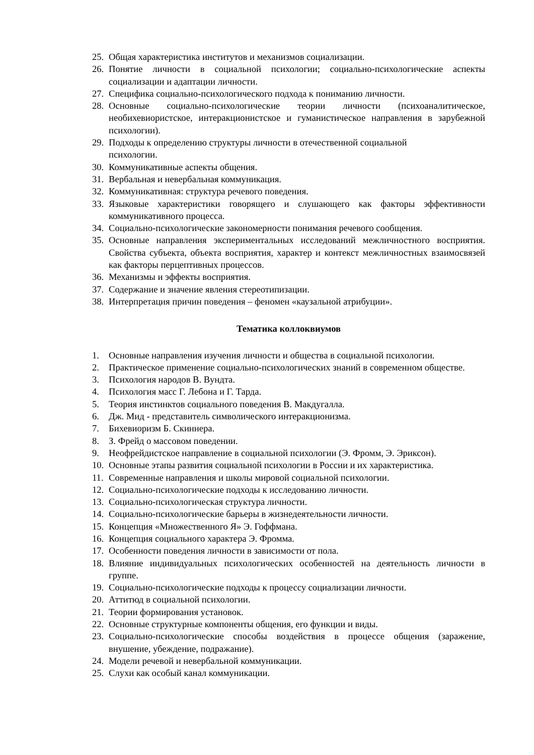25. Общая характеристика институтов и механизмов социализации.
26. Понятие личности в социальной психологии; социально-психологические аспекты социализации и адаптации личности.
27. Специфика социально-психологического подхода к пониманию личности.
28. Основные социально-психологические теории личности (психоаналитическое, необихевиористское, интеракционистское и гуманистическое направления в зарубежной психологии).
29. Подходы к определению структуры личности в отечественной социальной
психологии.
30. Коммуникативные аспекты общения.
31. Вербальная и невербальная коммуникация.
32. Коммуникативная: структура речевого поведения.
33. Языковые характеристики говорящего и слушающего как факторы эффективности коммуникативного процесса.
34. Социально-психологические закономерности понимания речевого сообщения.
35. Основные направления экспериментальных исследований межличностного восприятия. Свойства субъекта, объекта восприятия, характер и контекст межличностных взаимосвязей как факторы перцептивных процессов.
36. Механизмы и эффекты восприятия.
37. Содержание и значение явления стереотипизации.
38. Интерпретация причин поведения – феномен «каузальной атрибуции».
Тематика коллоквиумов
1. Основные направления изучения личности и общества в социальной психологии.
2. Практическое применение социально-психологических знаний в современном обществе.
3. Психология народов В. Вундта.
4. Психология масс Г. Лебона и Г. Тарда.
5. Теория инстинктов социального поведения В. Макдугалла.
6. Дж. Мид - представитель символического интеракционизма.
7. Бихевиоризм Б. Скиннера.
8. З. Фрейд о массовом поведении.
9. Неофрейдистское направление в социальной психологии (Э. Фромм, Э. Эриксон).
10. Основные этапы развития социальной психологии в России и их характеристика.
11. Современные направления и школы мировой социальной психологии.
12. Социально-психологические подходы к исследованию личности.
13. Социально-психологическая структура личности.
14. Социально-психологические барьеры в жизнедеятельности личности.
15. Концепция «Множественного Я» Э. Гоффмана.
16. Концепция социального характера Э. Фромма.
17. Особенности поведения личности в зависимости от пола.
18. Влияние индивидуальных психологических особенностей на деятельность личности в группе.
19. Социально-психологические подходы к процессу социализации личности.
20. Аттитюд в социальной психологии.
21. Теории формирования установок.
22. Основные структурные компоненты общения, его функции и виды.
23. Социально-психологические способы воздействия в процессе общения (заражение, внушение, убеждение, подражание).
24. Модели речевой и невербальной коммуникации.
25. Слухи как особый канал коммуникации.